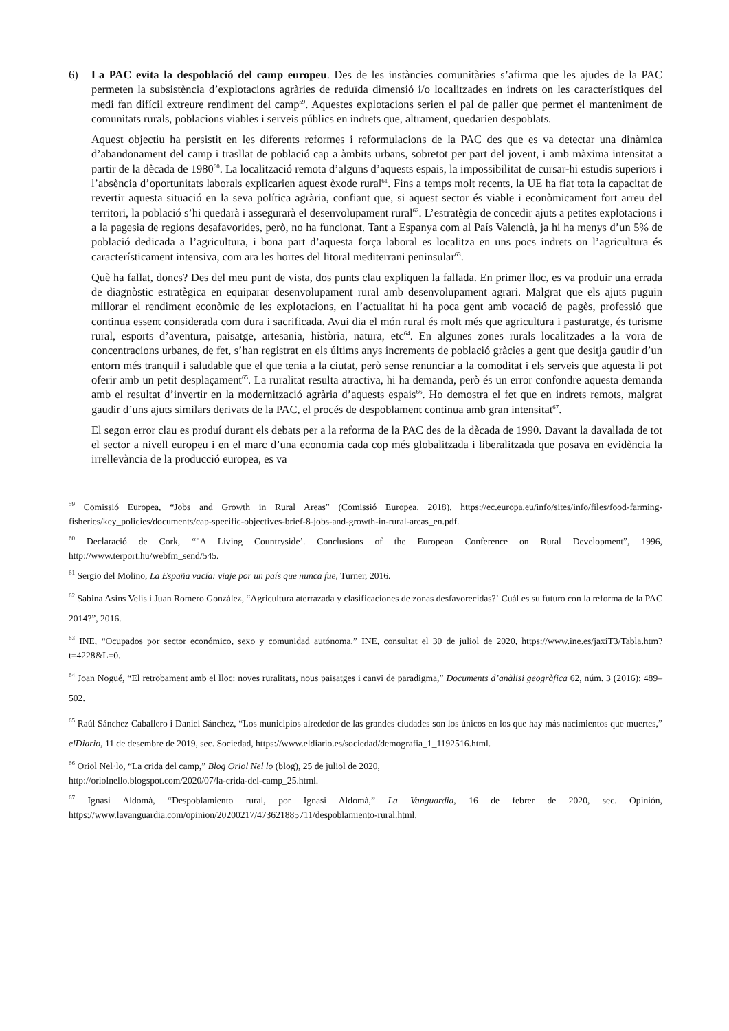6) La PAC evita la despoblació del camp europeu. Des de les instàncies comunitàries s’afirma que les ajudes de la PAC permeten la subsistència d’explotacions agràries de reduïda dimensió i/o localitzades en indrets on les característiques del medi fan difícil extreure rendiment del camp<sup>59</sup>. Aquestes explotacions serien el pal de paller que permet el manteniment de comunitats rurals, poblacions viables i serveis públics en indrets que, altrament, quedarien despoblats.
Aquest objectiu ha persistit en les diferents reformes i reformulacions de la PAC des que es va detectar una dinàmica d’abandonament del camp i trasllat de població cap a àmbits urbans, sobretot per part del jovent, i amb màxima intensitat a partir de la dècada de 1980<sup>60</sup>. La localització remota d’alguns d’aquests espais, la impossibilitat de cursar-hi estudis superiors i l’absència d’oportunitats laborals explicarien aquest èxode rural<sup>61</sup>. Fins a temps molt recents, la UE ha fiat tota la capacitat de revertir aquesta situació en la seva política agrària, confiant que, si aquest sector és viable i econòmicament fort arreu del territori, la població s’hi quedarà i assegurarà el desenvolupament rural<sup>62</sup>. L’estratègia de concedir ajuts a petites explotacions i a la pagesia de regions desafavorides, però, no ha funcionat. Tant a Espanya com al País Valencià, ja hi ha menys d’un 5% de població dedicada a l’agricultura, i bona part d’aquesta força laboral es localitza en uns pocs indrets on l’agricultura és característicament intensiva, com ara les hortes del litoral mediterrani peninsular<sup>63</sup>.
Què ha fallat, doncs? Des del meu punt de vista, dos punts clau expliquen la fallada. En primer lloc, es va produir una errada de diagnòstic estratègica en equiparar desenvolupament rural amb desenvolupament agrari. Malgrat que els ajuts puguin millorar el rendiment econòmic de les explotacions, en l’actualitat hi ha poca gent amb vocació de pagès, professió que continua essent considerada com dura i sacrificada. Avui dia el món rural és molt més que agricultura i pasturatge, és turisme rural, esports d’aventura, paisatge, artesania, història, natura, etc<sup>64</sup>. En algunes zones rurals localitzades a la vora de concentracions urbanes, de fet, s’han registrat en els últims anys increments de població gràcies a gent que desitja gaudir d’un entorn més tranquil i saludable que el que tenia a la ciutat, però sense renunciar a la comoditat i els serveis que aquesta li pot oferir amb un petit desplaçament<sup>65</sup>. La ruralitat resulta atractiva, hi ha demanda, però és un error confondre aquesta demanda amb el resultat d’invertir en la modernització agrària d’aquests espais<sup>66</sup>. Ho demostra el fet que en indrets remots, malgrat gaudir d’uns ajuts similars derivats de la PAC, el procés de despoblament continua amb gran intensitat<sup>67</sup>.
El segon error clau es produí durant els debats per a la reforma de la PAC des de la dècada de 1990. Davant la davallada de tot el sector a nivell europeu i en el marc d’una economia cada cop més globalitzada i liberalitzada que posava en evidència la irrellevància de la producció europea, es va
<sup>59</sup> Comissió Europea, “Jobs and Growth in Rural Areas” (Comissió Europea, 2018), https://ec.europa.eu/info/sites/info/files/food-farming-fisheries/key_policies/documents/cap-specific-objectives-brief-8-jobs-and-growth-in-rural-areas_en.pdf.
<sup>60</sup> Declaració de Cork, “"A Living Countryside’. Conclusions of the European Conference on Rural Development”, 1996, http://www.terport.hu/webfm_send/545.
<sup>61</sup> Sergio del Molino, La España vacía: viaje por un país que nunca fue, Turner, 2016.
<sup>62</sup> Sabina Asins Velis i Juan Romero González, “Agricultura aterrazada y clasificaciones de zonas desfavorecidas?` Cuál es su futuro con la reforma de la PAC 2014?”, 2016.
<sup>63</sup> INE, “Ocupados por sector económico, sexo y comunidad autónoma,” INE, consultat el 30 de juliol de 2020, https://www.ine.es/jaxiT3/Tabla.htm?t=4228&L=0.
<sup>64</sup> Joan Nogué, “El retrobament amb el lloc: noves ruralitats, nous paisatges i canvi de paradigma,” Documents d’anàlisi geogràfica 62, núm. 3 (2016): 489–502.
<sup>65</sup> Raúl Sánchez Caballero i Daniel Sánchez, “Los municipios alrededor de las grandes ciudades son los únicos en los que hay más nacimientos que muertes,” elDiario, 11 de desembre de 2019, sec. Sociedad, https://www.eldiario.es/sociedad/demografia_1_1192516.html.
<sup>66</sup> Oriol Nel·lo, “La crida del camp,” Blog Oriol Nel·lo (blog), 25 de juliol de 2020,
http://oriolnello.blogspot.com/2020/07/la-crida-del-camp_25.html.
<sup>67</sup> Ignasi Aldomà, “Despoblamiento rural, por Ignasi Aldomà,” La Vanguardia, 16 de febrer de 2020, sec. Opinión, https://www.lavanguardia.com/opinion/20200217/473621885711/despoblamiento-rural.html.